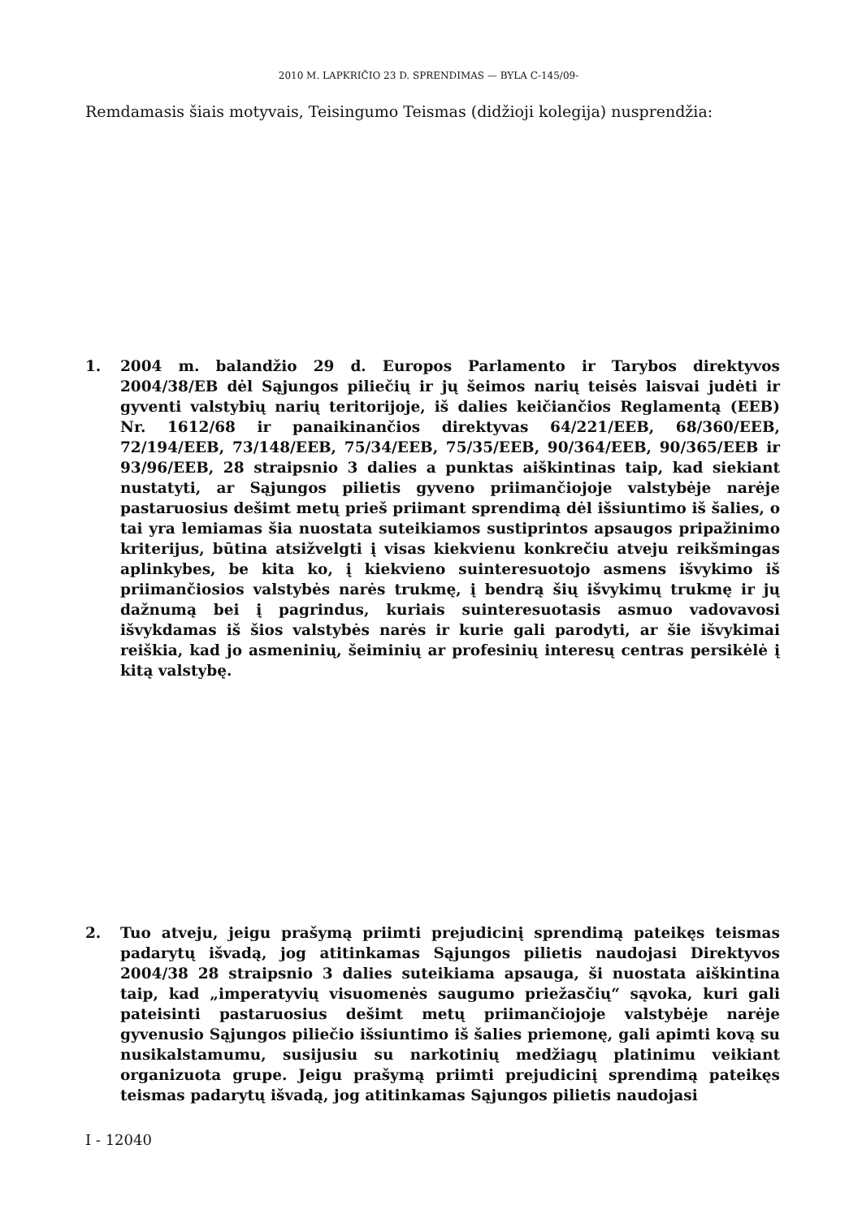2010 M. LAPKRIČIO 23 D. SPRENDIMAS — BYLA C-145/09-
Remdamasis šiais motyvais, Teisingumo Teismas (didžioji kolegija) nusprendžia:
1. 2004 m. balandžio 29 d. Europos Parlamento ir Tarybos direktyvos 2004/38/EB dėl Sąjungos piliečių ir jų šeimos narių teisės laisvai judėti ir gyventi valstybių narių teritorijoje, iš dalies keičiančios Reglamentą (EEB) Nr. 1612/68 ir panaikinančios direktyvas 64/221/EEB, 68/360/EEB, 72/194/EEB, 73/148/EEB, 75/34/EEB, 75/35/EEB, 90/364/EEB, 90/365/EEB ir 93/96/EEB, 28 straipsnio 3 dalies a punktas aiškintinas taip, kad siekiant nustatyti, ar Sąjungos pilietis gyveno priimančiojoje valstybėje narėje pastaruosius dešimt metų prieš priimant sprendimą dėl išsiuntimo iš šalies, o tai yra lemiamas šia nuostata suteikiamos sustiprintos apsaugos pripažinimo kriterijus, būtina atsižvelgti į visas kiekvienu konkrečiu atveju reikšmingas aplinkybes, be kita ko, į kiekvieno suinteresuotojo asmens išvykimo iš priimančiosios valstybės narės trukmę, į bendrą šių išvykimų trukmę ir jų dažnumą bei į pagrindus, kuriais suinteresuotasis asmuo vadovavosi išvykdamas iš šios valstybės narės ir kurie gali parodyti, ar šie išvykimai reiškia, kad jo asmeninių, šeiminių ar profesinių interesų centras persikėlė į kitą valstybę.
2. Tuo atveju, jeigu prašymą priimti prejudicinį sprendimą pateikęs teismas padarytų išvadą, jog atitinkamas Sąjungos pilietis naudojasi Direktyvos 2004/38 28 straipsnio 3 dalies suteikiama apsauga, ši nuostata aiškintina taip, kad „imperatyvių visuomenės saugumo priežasčių“ sąvoka, kuri gali pateisinti pastaruosius dešimt metų priimančiojoje valstybėje narėje gyvenusio Sąjungos piliečio išsiuntimo iš šalies priemonę, gali apimti kovą su nusikalstamumu, susijusiu su narkotinių medžiagų platinimu veikiant organizuota grupe. Jeigu prašymą priimti prejudicinį sprendimą pateikęs teismas padarytų išvadą, jog atitinkamas Sąjungos pilietis naudojasi
I - 12040